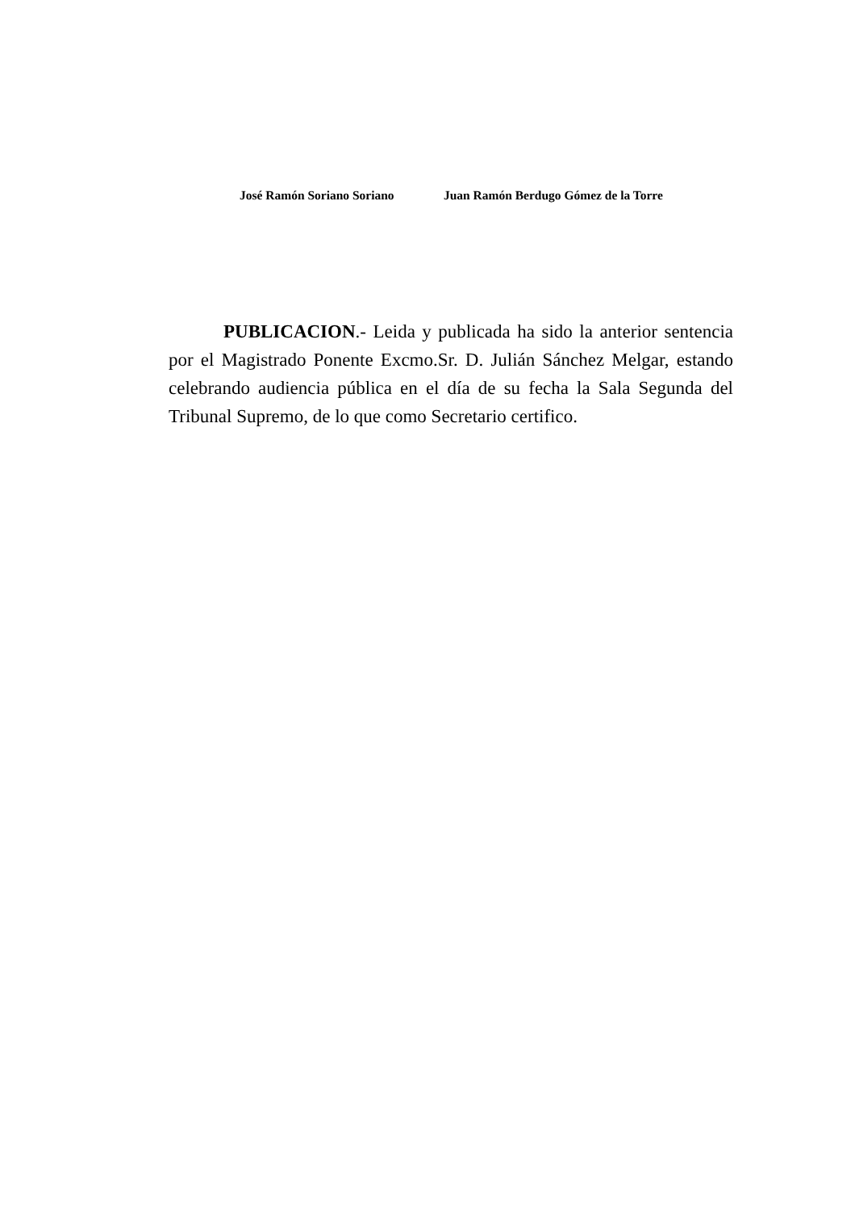José Ramón Soriano Soriano Juan Ramón Berdugo Gómez de la Torre
PUBLICACION.- Leida y publicada ha sido la anterior sentencia por el Magistrado Ponente Excmo.Sr. D. Julián Sánchez Melgar, estando celebrando audiencia pública en el día de su fecha la Sala Segunda del Tribunal Supremo, de lo que como Secretario certifico.